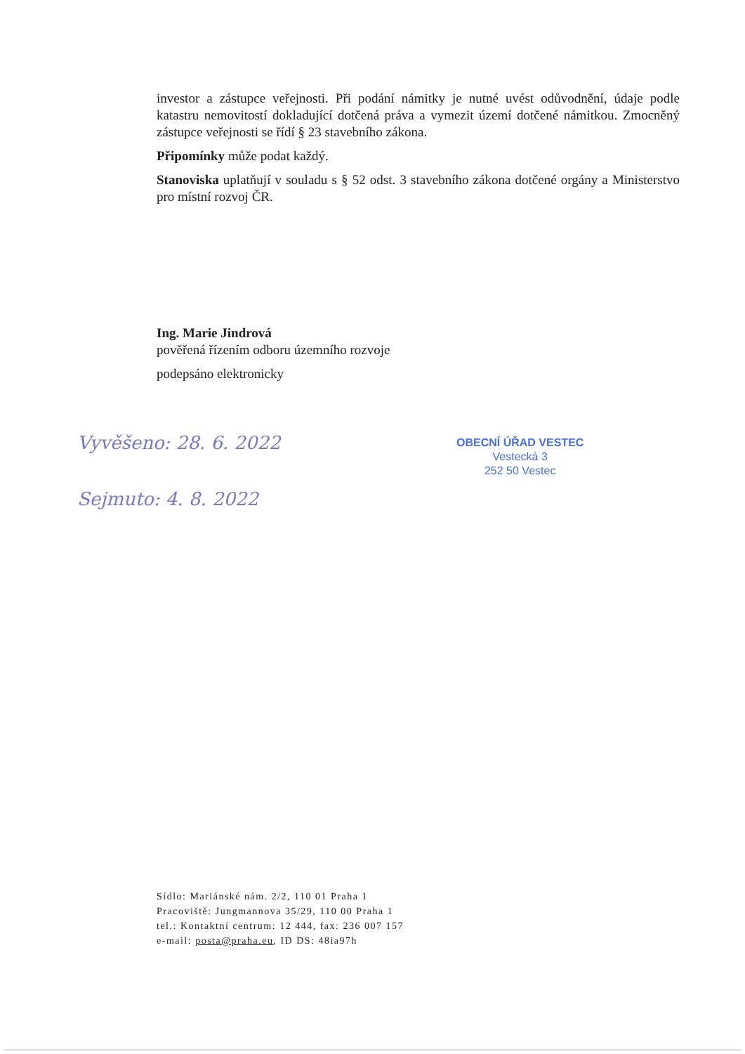investor a zástupce veřejnosti. Při podání námitky je nutné uvést odůvodnění, údaje podle katastru nemovitostí dokladující dotčená práva a vymezit území dotčené námitkou. Zmocněný zástupce veřejnosti se řídí § 23 stavebního zákona.
Připomínky může podat každý.
Stanoviska uplatňují v souladu s § 52 odst. 3 stavebního zákona dotčené orgány a Ministerstvo pro místní rozvoj ČR.
Ing. Marie Jindrová
pověřená řízením odboru územního rozvoje
podepsáno elektronicky
Vyvěšeno: 28. 6. 2022
Sejmuto: 4. 8. 2022
OBECNÍ ÚŘAD VESTEC
Vestecká 3
252 50 Vestec
Sídlo: Mariánské nám. 2/2, 110 01 Praha 1
Pracoviště: Jungmannova 35/29, 110 00 Praha 1
tel.: Kontaktní centrum: 12 444, fax: 236 007 157
e-mail: posta@praha.eu, ID DS: 48ia97h